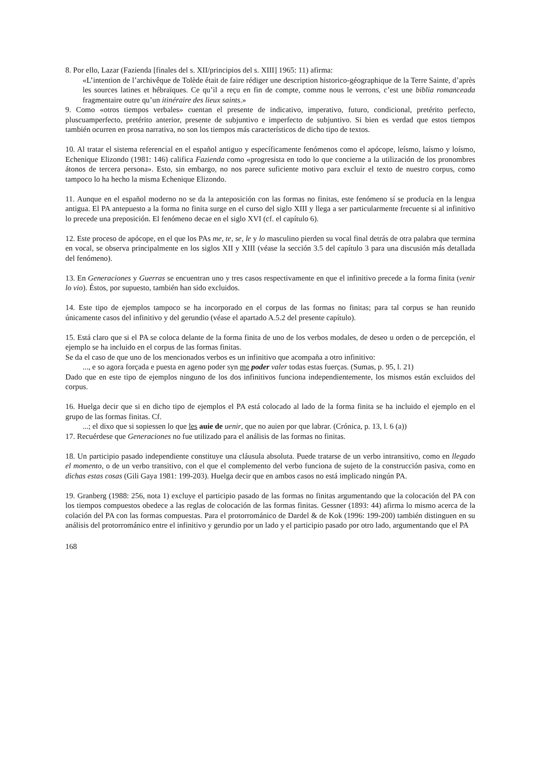8. Por ello, Lazar (Fazienda [finales del s. XII/principios del s. XIII] 1965: 11) afirma:
«L’intention de l’archivêque de Tolède était de faire rédiger une description historico-géographique de la Terre Sainte, d’après les sources latines et hébraïques. Ce qu’il a reçu en fin de compte, comme nous le verrons, c’est une biblia romanceada fragmentaire outre qu’un itinéraire des lieux saints.»
9. Como «otros tiempos verbales» cuentan el presente de indicativo, imperativo, futuro, condicional, pretérito perfecto, pluscuamperfecto, pretérito anterior, presente de subjuntivo e imperfecto de subjuntivo. Si bien es verdad que estos tiempos también ocurren en prosa narrativa, no son los tiempos más característicos de dicho tipo de textos.
10. Al tratar el sistema referencial en el español antiguo y específicamente fenómenos como el apócope, leísmo, laísmo y loísmo, Echenique Elizondo (1981: 146) califica Fazienda como «progresista en todo lo que concierne a la utilización de los pronombres átonos de tercera persona». Esto, sin embargo, no nos parece suficiente motivo para excluir el texto de nuestro corpus, como tampoco lo ha hecho la misma Echenique Elizondo.
11. Aunque en el español moderno no se da la anteposición con las formas no finitas, este fenómeno sí se producía en la lengua antigua. El PA antepuesto a la forma no finita surge en el curso del siglo XIII y llega a ser particularmente frecuente si al infinitivo lo precede una preposición. El fenómeno decae en el siglo XVI (cf. el capítulo 6).
12. Este proceso de apócope, en el que los PAs me, te, se, le y lo masculino pierden su vocal final detrás de otra palabra que termina en vocal, se observa principalmente en los siglos XII y XIII (véase la sección 3.5 del capítulo 3 para una discusión más detallada del fenómeno).
13. En Generaciones y Guerras se encuentran uno y tres casos respectivamente en que el infinitivo precede a la forma finita (venir lo vio). Éstos, por supuesto, también han sido excluidos.
14. Este tipo de ejemplos tampoco se ha incorporado en el corpus de las formas no finitas; para tal corpus se han reunido únicamente casos del infinitivo y del gerundio (véase el apartado A.5.2 del presente capítulo).
15. Está claro que si el PA se coloca delante de la forma finita de uno de los verbos modales, de deseo u orden o de percepción, el ejemplo se ha incluido en el corpus de las formas finitas.
Se da el caso de que uno de los mencionados verbos es un infinitivo que acompaña a otro infinitivo:
..., e so agora forçada e puesta en ageno poder syn me poder valer todas estas fuerças. (Sumas, p. 95, l. 21)
Dado que en este tipo de ejemplos ninguno de los dos infinitivos funciona independientemente, los mismos están excluidos del corpus.
16. Huelga decir que si en dicho tipo de ejemplos el PA está colocado al lado de la forma finita se ha incluido el ejemplo en el grupo de las formas finitas. Cf.
...; el dixo que si sopiessen lo que les auie de uenir, que no auien por que labrar. (Crónica, p. 13, l. 6 (a))
17. Recuérdese que Generaciones no fue utilizado para el análisis de las formas no finitas.
18. Un participio pasado independiente constituye una cláusula absoluta. Puede tratarse de un verbo intransitivo, como en llegado el momento, o de un verbo transitivo, con el que el complemento del verbo funciona de sujeto de la construcción pasiva, como en dichas estas cosas (Gili Gaya 1981: 199-203). Huelga decir que en ambos casos no está implicado ningún PA.
19. Granberg (1988: 256, nota 1) excluye el participio pasado de las formas no finitas argumentando que la colocación del PA con los tiempos compuestos obedece a las reglas de colocación de las formas finitas. Gessner (1893: 44) afirma lo mismo acerca de la colación del PA con las formas compuestas. Para el protorrománico de Dardel & de Kok (1996: 199-200) también distinguen en su análisis del protorrománico entre el infinitivo y gerundio por un lado y el participio pasado por otro lado, argumentando que el PA
168